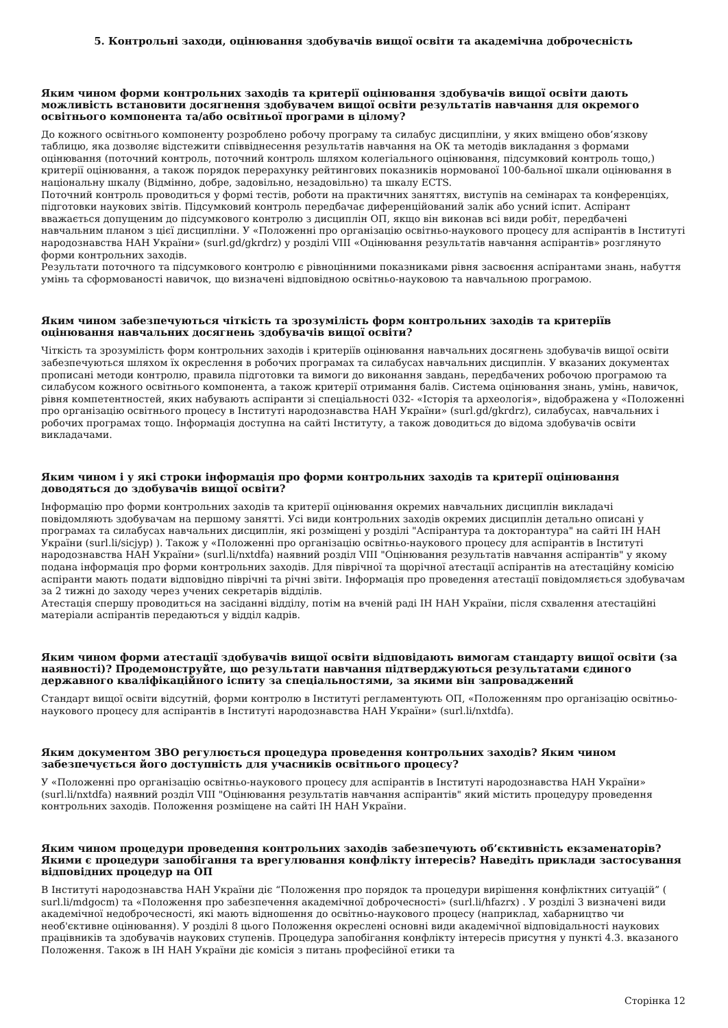5. Контрольні заходи, оцінювання здобувачів вищої освіти та академічна доброчесність
Яким чином форми контрольних заходів та критерії оцінювання здобувачів вищої освіти дають можливість встановити досягнення здобувачем вищої освіти результатів навчання для окремого освітнього компонента та/або освітньої програми в цілому?
До кожного освітнього компоненту розроблено робочу програму та силабус дисципліни, у яких вміщено обов’язкову таблицю, яка дозволяє відстежити співвіднесення результатів навчання на ОК та методів викладання з формами оцінювання (поточний контроль, поточний контроль шляхом колегіального оцінювання, підсумковий контроль тощо,) критерії оцінювання, а також порядок перерахунку рейтингових показників нормованої 100-бальної шкали оцінювання в національну шкалу (Відмінно, добре, задовільно, незадовільно) та шкалу ECTS.
Поточний контроль проводиться у формі тестів, роботи на практичних заняттях, виступів на семінарах та конференціях, підготовки наукових звітів. Підсумковий контроль передбачає диференційований залік або усний іспит. Аспірант вважається допущеним до підсумкового контролю з дисциплін ОП, якщо він виконав всі види робіт, передбачені навчальним планом з цієї дисципліни. У «Положенні про організацію освітньо-наукового процесу для аспірантів в Інституті народознавства НАН України» (surl.gd/gkrdrz) у розділі VIII «Оцінювання результатів навчання аспірантів» розглянуто форми контрольних заходів.
Результати поточного та підсумкового контролю є рівноцінними показниками рівня засвоєння аспірантами знань, набуття умінь та сформованості навичок, що визначені відповідною освітньо-науковою та навчальною програмою.
Яким чином забезпечуються чіткість та зрозумілість форм контрольних заходів та критеріїв оцінювання навчальних досягнень здобувачів вищої освіти?
Чіткість та зрозумілість форм контрольних заходів і критеріїв оцінювання навчальних досягнень здобувачів вищої освіти забезпечуються шляхом їх окреслення в робочих програмах та силабусах навчальних дисциплін. У вказаних документах прописані методи контролю, правила підготовки та вимоги до виконання завдань, передбачених робочою програмою та силабусом кожного освітнього компонента, а також критерії отримання балів. Система оцінювання знань, умінь, навичок, рівня компетентностей, яких набувають аспіранти зі спеціальності 032- «Історія та археологія», відображена у «Положенні про організацію освітнього процесу в Інституті народознавства НАН України» (surl.gd/gkrdrz), силабусах, навчальних і робочих програмах тощо. Інформація доступна на сайті Інституту, а також доводиться до відома здобувачів освіти викладачами.
Яким чином і у які строки інформація про форми контрольних заходів та критерії оцінювання доводяться до здобувачів вищої освіти?
Інформацію про форми контрольних заходів та критерії оцінювання окремих навчальних дисциплін викладачі повідомляють здобувачам на першому занятті. Усі види контрольних заходів окремих дисциплін детально описані у програмах та силабусах навчальних дисциплін, які розміщені у розділі "Аспірантура та докторантура" на сайті ІН НАН України (surl.li/sicjyp) ). Також у «Положенні про організацію освітньо-наукового процесу для аспірантів в Інституті народознавства НАН України» (surl.li/nxtdfa) наявний розділ VIII "Оцінювання результатів навчання аспірантів" у якому подана інформація про форми контрольних заходів. Для піврічної та щорічної атестації аспірантів на атестаційну комісію аспіранти мають подати відповідно піврічні та річні звіти. Інформація про проведення атестації повідомляється здобувачам за 2 тижні до заходу через учених секретарів відділів.
Атестація спершу проводиться на засіданні відділу, потім на вченій раді ІН НАН України, після схвалення атестаційні матеріали аспірантів передаються у відділ кадрів.
Яким чином форми атестації здобувачів вищої освіти відповідають вимогам стандарту вищої освіти (за наявності)? Продемонструйте, що результати навчання підтверджуються результатами єдиного державного кваліфікаційного іспиту за спеціальностями, за якими він запроваджений
Стандарт вищої освіти відсутній, форми контролю в Інституті регламентують ОП, «Положенням про організацію освітньо-наукового процесу для аспірантів в Інституті народознавства НАН України» (surl.li/nxtdfa).
Яким документом ЗВО регулюється процедура проведення контрольних заходів? Яким чином забезпечується його доступність для учасників освітнього процесу?
У «Положенні про організацію освітньо-наукового процесу для аспірантів в Інституті народознавства НАН України» (surl.li/nxtdfa) наявний розділ VIII "Оцінювання результатів навчання аспірантів" який містить процедуру проведення контрольних заходів. Положення розміщене на сайті ІН НАН України.
Яким чином процедури проведення контрольних заходів забезпечують об’єктивність екзаменаторів? Якими є процедури запобігання та врегулювання конфлікту інтересів? Наведіть приклади застосування відповідних процедур на ОП
В Інституті народознавства НАН України діє “Положення про порядок та процедури вирішення конфліктних ситуацій” ( surl.li/mdgocm) та «Положення про забезпечення академічної доброчесності» (surl.li/hfazrx) . У розділі 3 визначені види академічної недоброчесності, які мають відношення до освітньо-наукового процесу (наприклад, хабарництво чи необ'єктивне оцінювання). У розділі 8 цього Положення окреслені основні види академічної відповідальності наукових працівників та здобувачів наукових ступенів. Процедура запобігання конфлікту інтересів присутня у пункті 4.3. вказаного Положення. Також в ІН НАН України діє комісія з питань професійної етики та
Сторінка 12